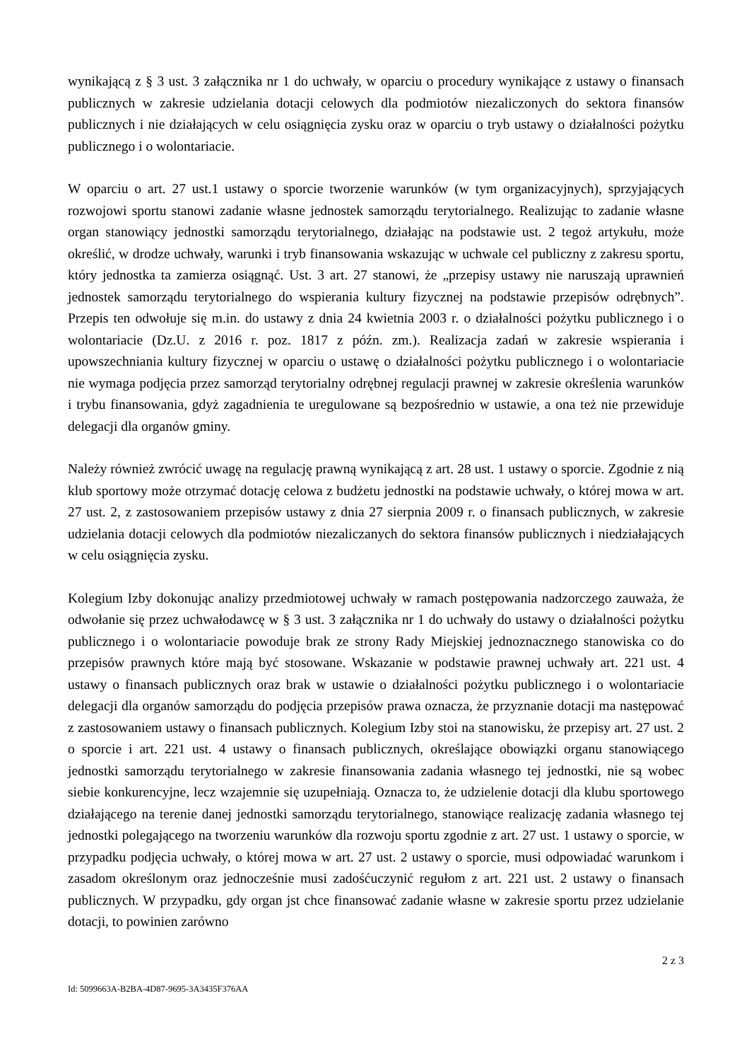wynikającą z § 3 ust. 3 załącznika nr 1 do uchwały, w oparciu o procedury wynikające z ustawy o finansach publicznych w zakresie udzielania dotacji celowych dla podmiotów niezaliczonych do sektora finansów publicznych i nie działających w celu osiągnięcia zysku oraz w oparciu o tryb ustawy o działalności pożytku publicznego i o wolontariacie.
W oparciu o art. 27 ust.1 ustawy o sporcie tworzenie warunków (w tym organizacyjnych), sprzyjających rozwojowi sportu stanowi zadanie własne jednostek samorządu terytorialnego. Realizując to zadanie własne organ stanowiący jednostki samorządu terytorialnego, działając na podstawie ust. 2 tegoż artykułu, może określić, w drodze uchwały, warunki i tryb finansowania wskazując w uchwale cel publiczny z zakresu sportu, który jednostka ta zamierza osiągnąć. Ust. 3 art. 27 stanowi, że „przepisy ustawy nie naruszają uprawnień jednostek samorządu terytorialnego do wspierania kultury fizycznej na podstawie przepisów odrębnych”. Przepis ten odwołuje się m.in. do ustawy z dnia 24 kwietnia 2003 r. o działalności pożytku publicznego i o wolontariacie (Dz.U. z 2016 r. poz. 1817 z późn. zm.). Realizacja zadań w zakresie wspierania i upowszechniania kultury fizycznej w oparciu o ustawę o działalności pożytku publicznego i o wolontariacie nie wymaga podjęcia przez samorząd terytorialny odrębnej regulacji prawnej w zakresie określenia warunków i trybu finansowania, gdyż zagadnienia te uregulowane są bezpośrednio w ustawie, a ona też nie przewiduje delegacji dla organów gminy.
Należy również zwrócić uwagę na regulację prawną wynikającą z art. 28 ust. 1 ustawy o sporcie. Zgodnie z nią klub sportowy może otrzymać dotację celowa z budżetu jednostki na podstawie uchwały, o której mowa w art. 27 ust. 2, z zastosowaniem przepisów ustawy z dnia 27 sierpnia 2009 r. o finansach publicznych, w zakresie udzielania dotacji celowych dla podmiotów niezaliczanych do sektora finansów publicznych i niedziałających w celu osiągnięcia zysku.
Kolegium Izby dokonując analizy przedmiotowej uchwały w ramach postępowania nadzorczego zauważa, że odwołanie się przez uchwałodawcę w § 3 ust. 3 załącznika nr 1 do uchwały do ustawy o działalności pożytku publicznego i o wolontariacie powoduje brak ze strony Rady Miejskiej jednoznacznego stanowiska co do przepisów prawnych które mają być stosowane. Wskazanie w podstawie prawnej uchwały art. 221 ust. 4 ustawy o finansach publicznych oraz brak w ustawie o działalności pożytku publicznego i o wolontariacie delegacji dla organów samorządu do podjęcia przepisów prawa oznacza, że przyznanie dotacji ma następować z zastosowaniem ustawy o finansach publicznych. Kolegium Izby stoi na stanowisku, że przepisy art. 27 ust. 2 o sporcie i art. 221 ust. 4 ustawy o finansach publicznych, określające obowiązki organu stanowiącego jednostki samorządu terytorialnego w zakresie finansowania zadania własnego tej jednostki, nie są wobec siebie konkurencyjne, lecz wzajemnie się uzupełniają. Oznacza to, że udzielenie dotacji dla klubu sportowego działającego na terenie danej jednostki samorządu terytorialnego, stanowiące realizację zadania własnego tej jednostki polegającego na tworzeniu warunków dla rozwoju sportu zgodnie z art. 27 ust. 1 ustawy o sporcie, w przypadku podjęcia uchwały, o której mowa w art. 27 ust. 2 ustawy o sporcie, musi odpowiadać warunkom i zasadom określonym oraz jednocześnie musi zadośćuczynić regułom z art. 221 ust. 2 ustawy o finansach publicznych. W przypadku, gdy organ jst chce finansować zadanie własne w zakresie sportu przez udzielanie dotacji, to powinien zarówno
2 z 3
Id: 5099663A-B2BA-4D87-9695-3A3435F376AA